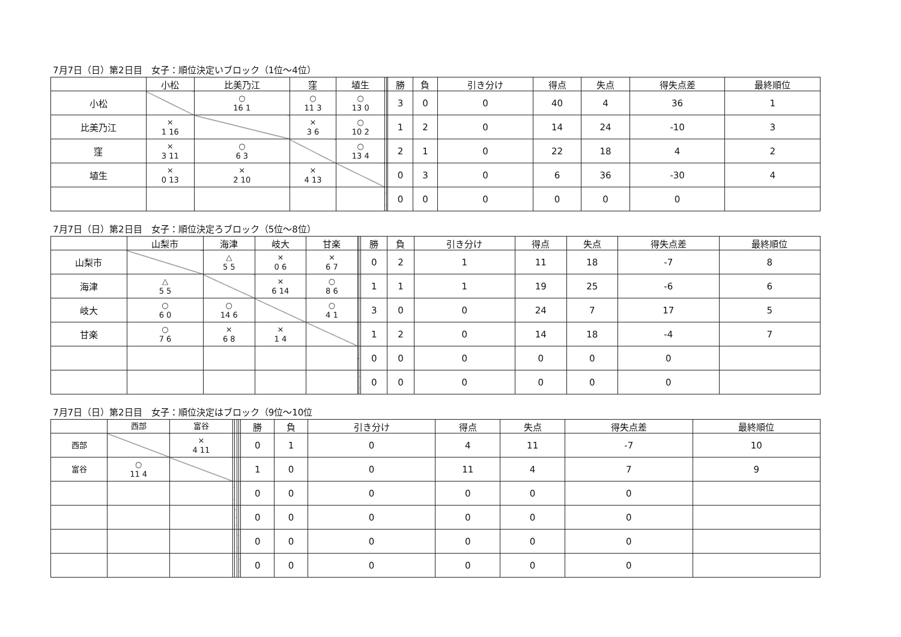7月7日（日）第2日目　女子：順位決定いブロック（1位～4位）
| | 小松 | 比美乃江 | 窪 | 埴生 | | | 勝 | 負 | 引き分け | 得点 | 失点 | 得失点差 | 最終順位 |
| --- | --- | --- | --- | --- | --- | --- | --- | --- | --- | --- | --- | --- | --- |
| 小松 | | ○ 16 1 | ○ 11 3 | ○ 13 0 | | | 3 | 0 | 0 | 40 | 4 | 36 | 1 |
| 比美乃江 | × 1 16 | | × 3 6 | ○ 10 2 | | | 1 | 2 | 0 | 14 | 24 | -10 | 3 |
| 窪 | × 3 11 | ○ 6 3 | | ○ 13 4 | | | 2 | 1 | 0 | 22 | 18 | 4 | 2 |
| 埴生 | × 0 13 | × 2 10 | × 4 13 | | | | 0 | 3 | 0 | 6 | 36 | -30 | 4 |
| | | | | | | | 0 | 0 | 0 | 0 | 0 | 0 | |
7月7日（日）第2日目　女子：順位決定ろブロック（5位～8位）
| | 山梨市 | 海津 | 岐大 | 甘楽 | | | 勝 | 負 | 引き分け | 得点 | 失点 | 得失点差 | 最終順位 |
| --- | --- | --- | --- | --- | --- | --- | --- | --- | --- | --- | --- | --- | --- |
| 山梨市 | | △ 5 5 | × 0 6 | × 6 7 | | | 0 | 2 | 1 | 11 | 18 | -7 | 8 |
| 海津 | △ 5 5 | | × 6 14 | ○ 8 6 | | | 1 | 1 | 1 | 19 | 25 | -6 | 6 |
| 岐大 | ○ 6 0 | ○ 14 6 | | ○ 4 1 | | | 3 | 0 | 0 | 24 | 7 | 17 | 5 |
| 甘楽 | ○ 7 6 | × 6 8 | × 1 4 | | | | 1 | 2 | 0 | 14 | 18 | -4 | 7 |
| | | | | | | | 0 | 0 | 0 | 0 | 0 | 0 | |
| | | | | | | | 0 | 0 | 0 | 0 | 0 | 0 | |
7月7日（日）第2日目　女子：順位決定はブロック（9位～10位
| | 西部 | 富谷 | | | | | 勝 | 負 | 引き分け | 得点 | 失点 | 得失点差 | 最終順位 |
| --- | --- | --- | --- | --- | --- | --- | --- | --- | --- | --- | --- | --- | --- |
| 西部 | | × 4 11 | | | | | 0 | 1 | 0 | 4 | 11 | -7 | 10 |
| 富谷 | ○ 11 4 | | | | | | 1 | 0 | 0 | 11 | 4 | 7 | 9 |
| | | | | | | | 0 | 0 | 0 | 0 | 0 | 0 | |
| | | | | | | | 0 | 0 | 0 | 0 | 0 | 0 | |
| | | | | | | | 0 | 0 | 0 | 0 | 0 | 0 | |
| | | | | | | | 0 | 0 | 0 | 0 | 0 | 0 | |